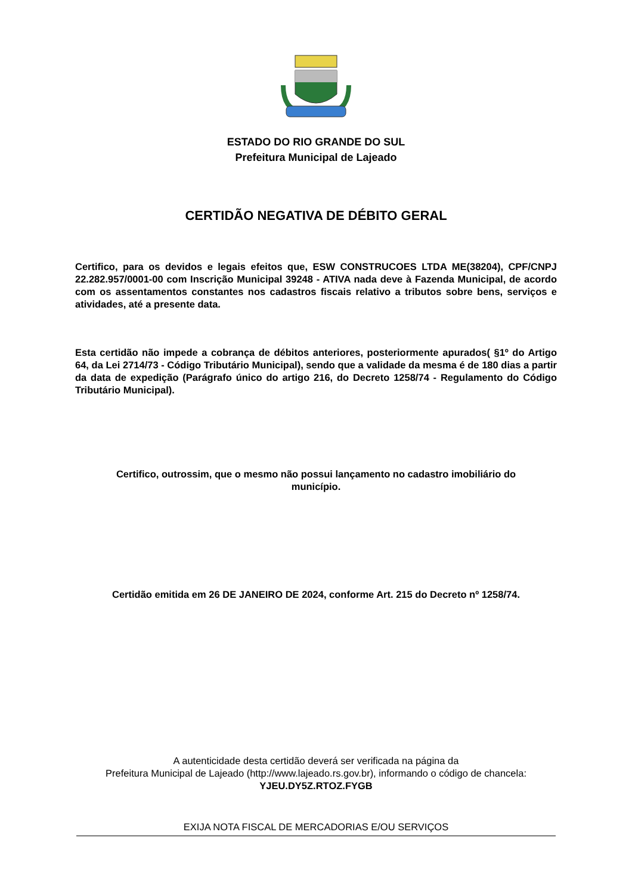ESTADO DO RIO GRANDE DO SUL
Prefeitura Municipal de Lajeado
CERTIDÃO NEGATIVA DE DÉBITO GERAL
Certifico, para os devidos e legais efeitos que, ESW CONSTRUCOES LTDA ME(38204), CPF/CNPJ 22.282.957/0001-00 com Inscrição Municipal 39248 - ATIVA nada deve à Fazenda Municipal, de acordo com os assentamentos constantes nos cadastros fiscais relativo a tributos sobre bens, serviços e atividades, até a presente data.
Esta certidão não impede a cobrança de débitos anteriores, posteriormente apurados( §1º do Artigo 64, da Lei 2714/73 - Código Tributário Municipal), sendo que a validade da mesma é de 180 dias a partir da data de expedição (Parágrafo único do artigo 216, do Decreto 1258/74 - Regulamento do Código Tributário Municipal).
Certifico, outrossim, que o mesmo não possui lançamento no cadastro imobiliário do município.
Certidão emitida em 26 DE JANEIRO DE 2024, conforme Art. 215 do Decreto nº 1258/74.
A autenticidade desta certidão deverá ser verificada na página da
Prefeitura Municipal de Lajeado (http://www.lajeado.rs.gov.br), informando o código de chancela:
YJEU.DY5Z.RTOZ.FYGB
EXIJA NOTA FISCAL DE MERCADORIAS E/OU SERVIÇOS